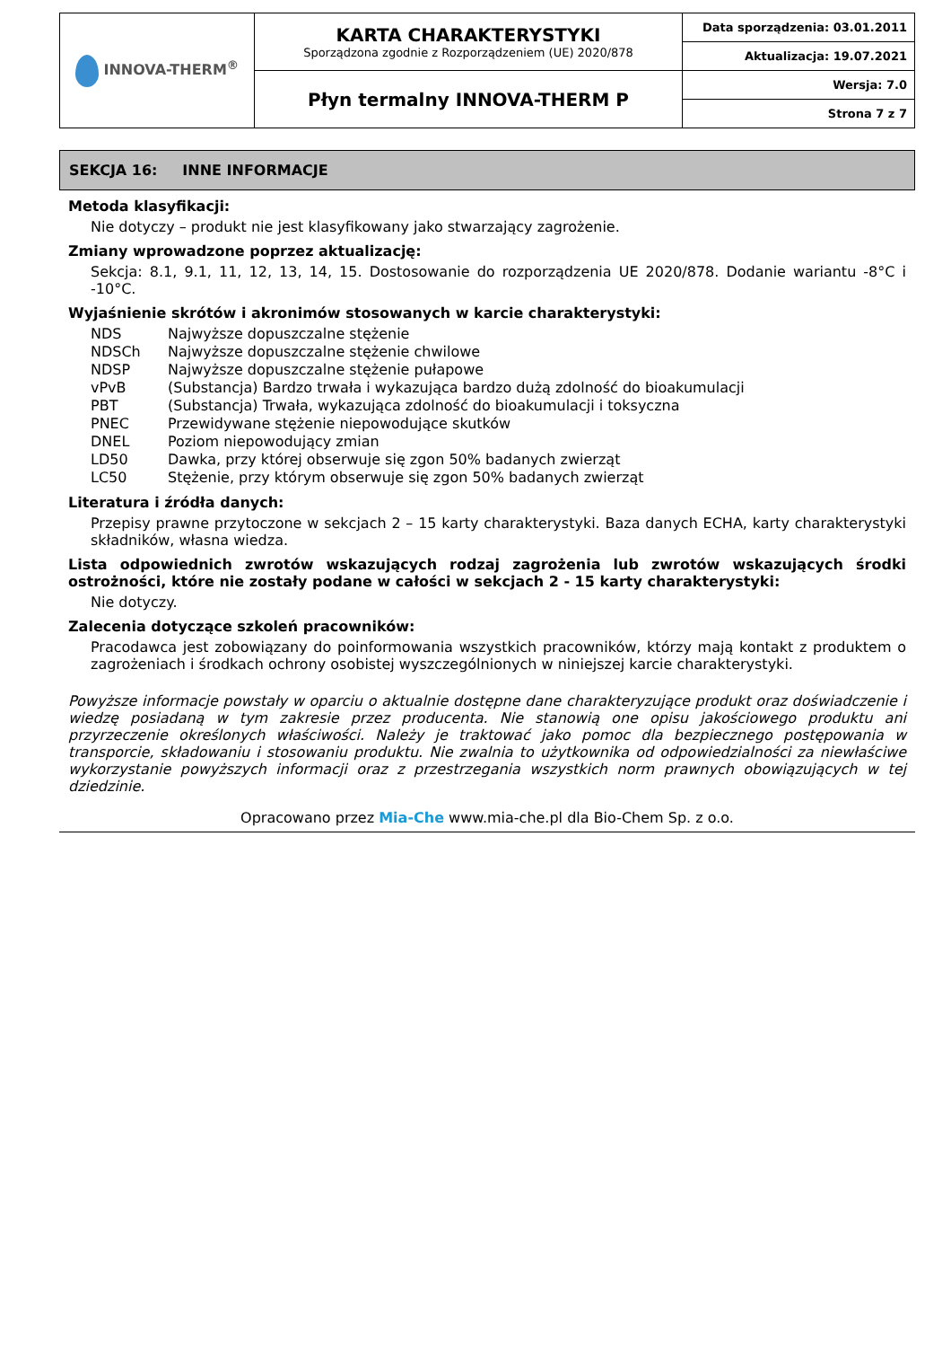| INNOVA-THERM<sup>®</sup> | KARTA CHARAKTERYSTYKI Sporządzona zgodnie z Rozporządzeniem (UE) 2020/878 | Data sporządzenia: 03.01.2011 |
| | | Aktualizacja: 19.07.2021 |
| | Płyn termalny INNOVA-THERM P | Wersja: 7.0 |
| | | Strona 7 z 7 |
SEKCJA 16: INNE INFORMACJE
Metoda klasyfikacji:
Nie dotyczy – produkt nie jest klasyfikowany jako stwarzający zagrożenie.
Zmiany wprowadzone poprzez aktualizację:
Sekcja: 8.1, 9.1, 11, 12, 13, 14, 15. Dostosowanie do rozporządzenia UE 2020/878. Dodanie wariantu -8°C i -10°C.
Wyjaśnienie skrótów i akronimów stosowanych w karcie charakterystyki:
| NDS | Najwyższe dopuszczalne stężenie |
| NDSCh | Najwyższe dopuszczalne stężenie chwilowe |
| NDSP | Najwyższe dopuszczalne stężenie pułapowe |
| vPvB | (Substancja) Bardzo trwała i wykazująca bardzo dużą zdolność do bioakumulacji |
| PBT | (Substancja) Trwała, wykazująca zdolność do bioakumulacji i toksyczna |
| PNEC | Przewidywane stężenie niepowodujące skutków |
| DNEL | Poziom niepowodujący zmian |
| LD50 | Dawka, przy której obserwuje się zgon 50% badanych zwierząt |
| LC50 | Stężenie, przy którym obserwuje się zgon 50% badanych zwierząt |
Literatura i źródła danych:
Przepisy prawne przytoczone w sekcjach 2 – 15 karty charakterystyki. Baza danych ECHA, karty charakterystyki składników, własna wiedza.
Lista odpowiednich zwrotów wskazujących rodzaj zagrożenia lub zwrotów wskazujących środki ostrożności, które nie zostały podane w całości w sekcjach 2 - 15 karty charakterystyki:
Nie dotyczy.
Zalecenia dotyczące szkoleń pracowników:
Pracodawca jest zobowiązany do poinformowania wszystkich pracowników, którzy mają kontakt z produktem o zagrożeniach i środkach ochrony osobistej wyszczególnionych w niniejszej karcie charakterystyki.
Powyższe informacje powstały w oparciu o aktualnie dostępne dane charakteryzujące produkt oraz doświadczenie i wiedzę posiadaną w tym zakresie przez producenta. Nie stanowią one opisu jakościowego produktu ani przyrzeczenie określonych właściwości. Należy je traktować jako pomoc dla bezpiecznego postępowania w transporcie, składowaniu i stosowaniu produktu. Nie zwalnia to użytkownika od odpowiedzialności za niewłaściwe wykorzystanie powyższych informacji oraz z przestrzegania wszystkich norm prawnych obowiązujących w tej dziedzinie.
Opracowano przez Mia-Che www.mia-che.pl dla Bio-Chem Sp. z o.o.